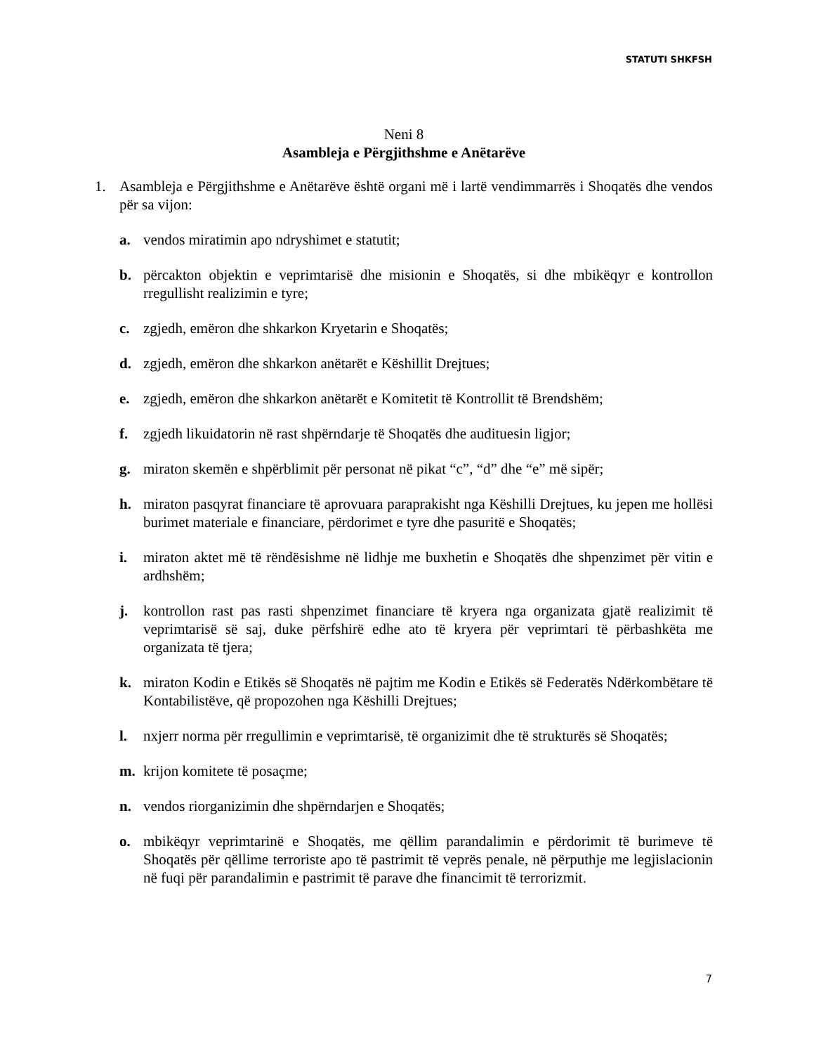STATUTI SHKFSH
Neni 8
Asambleja e Përgjithshme e Anëtarëve
1. Asambleja e Përgjithshme e Anëtarëve është organi më i lartë vendimmarrës i Shoqatës dhe vendos për sa vijon:
a. vendos miratimin apo ndryshimet e statutit;
b. përcakton objektin e veprimtarisë dhe misionin e Shoqatës, si dhe mbikëqyr e kontrollon rregullisht realizimin e tyre;
c. zgjedh, emëron dhe shkarkon Kryetarin e Shoqatës;
d. zgjedh, emëron dhe shkarkon anëtarët e Këshillit Drejtues;
e. zgjedh, emëron dhe shkarkon anëtarët e Komitetit të Kontrollit të Brendshëm;
f. zgjedh likuidatorin në rast shpërndarje të Shoqatës dhe audituesin ligjor;
g. miraton skemën e shpërblimit për personat në pikat “c”, “d” dhe “e” më sipër;
h. miraton pasqyrat financiare të aprovuara paraprakisht nga Këshilli Drejtues, ku jepen me hollësi burimet materiale e financiare, përdorimet e tyre dhe pasuritë e Shoqatës;
i. miraton aktet më të rëndësishme në lidhje me buxhetin e Shoqatës dhe shpenzimet për vitin e ardhshëm;
j. kontrollon rast pas rasti shpenzimet financiare të kryera nga organizata gjatë realizimit të veprimtarisë së saj, duke përfshirë edhe ato të kryera për veprimtari të përbashkëta me organizata të tjera;
k. miraton Kodin e Etikës së Shoqatës në pajtim me Kodin e Etikës së Federatës Ndërkombëtare të Kontabilistëve, që propozohen nga Këshilli Drejtues;
l. nxjerr norma për rregullimin e veprimtarisë, të organizimit dhe të strukturës së Shoqatës;
m. krijon komitete të posaçme;
n. vendos riorganizimin dhe shpërndarjen e Shoqatës;
o. mbikëqyr veprimtarinë e Shoqatës, me qëllim parandalimin e përdorimit të burimeve të Shoqatës për qëllime terroriste apo të pastrimit të veprës penale, në përputhje me legjislacionin në fuqi për parandalimin e pastrimit të parave dhe financimit të terrorizmit.
7